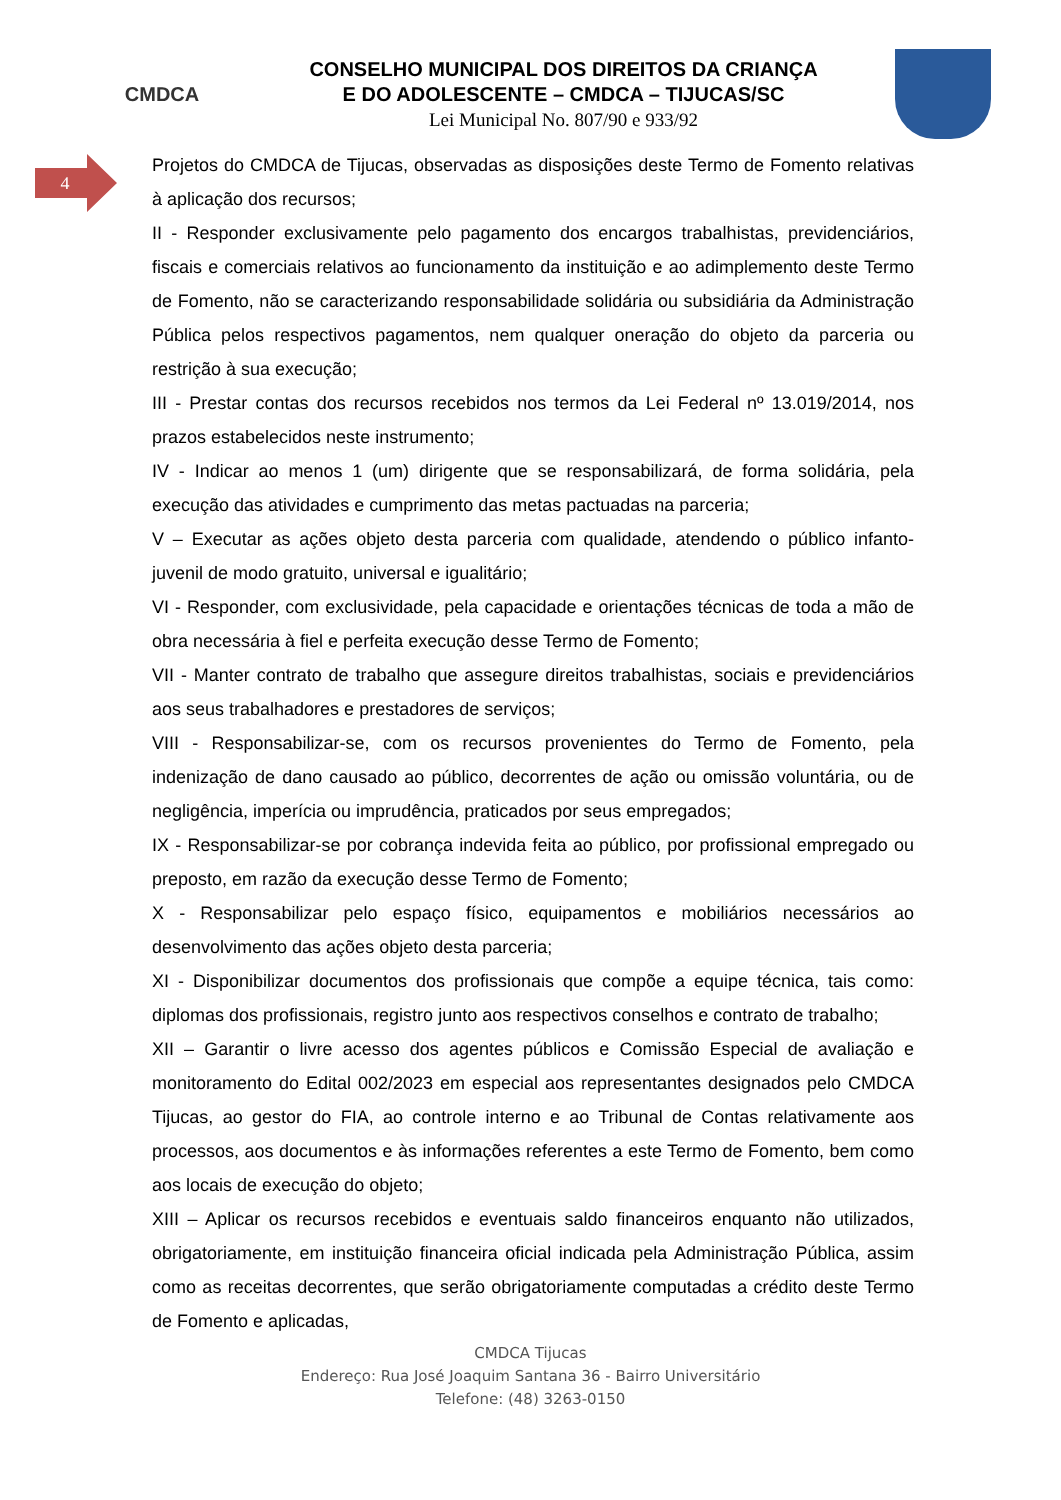4
CMDCA
CONSELHO MUNICIPAL DOS DIREITOS DA CRIANÇA
E DO ADOLESCENTE – CMDCA – TIJUCAS/SC
Lei Municipal No. 807/90 e 933/92
Projetos do CMDCA de Tijucas, observadas as disposições deste Termo de Fomento relativas à aplicação dos recursos;
II - Responder exclusivamente pelo pagamento dos encargos trabalhistas, previdenciários, fiscais e comerciais relativos ao funcionamento da instituição e ao adimplemento deste Termo de Fomento, não se caracterizando responsabilidade solidária ou subsidiária da Administração Pública pelos respectivos pagamentos, nem qualquer oneração do objeto da parceria ou restrição à sua execução;
III - Prestar contas dos recursos recebidos nos termos da Lei Federal nº 13.019/2014, nos prazos estabelecidos neste instrumento;
IV - Indicar ao menos 1 (um) dirigente que se responsabilizará, de forma solidária, pela execução das atividades e cumprimento das metas pactuadas na parceria;
V – Executar as ações objeto desta parceria com qualidade, atendendo o público infanto-juvenil de modo gratuito, universal e igualitário;
VI - Responder, com exclusividade, pela capacidade e orientações técnicas de toda a mão de obra necessária à fiel e perfeita execução desse Termo de Fomento;
VII - Manter contrato de trabalho que assegure direitos trabalhistas, sociais e previdenciários aos seus trabalhadores e prestadores de serviços;
VIII - Responsabilizar-se, com os recursos provenientes do Termo de Fomento, pela indenização de dano causado ao público, decorrentes de ação ou omissão voluntária, ou de negligência, imperícia ou imprudência, praticados por seus empregados;
IX - Responsabilizar-se por cobrança indevida feita ao público, por profissional empregado ou preposto, em razão da execução desse Termo de Fomento;
X - Responsabilizar pelo espaço físico, equipamentos e mobiliários necessários ao desenvolvimento das ações objeto desta parceria;
XI - Disponibilizar documentos dos profissionais que compõe a equipe técnica, tais como: diplomas dos profissionais, registro junto aos respectivos conselhos e contrato de trabalho;
XII – Garantir o livre acesso dos agentes públicos e Comissão Especial de avaliação e monitoramento do Edital 002/2023 em especial aos representantes designados pelo CMDCA Tijucas, ao gestor do FIA, ao controle interno e ao Tribunal de Contas relativamente aos processos, aos documentos e às informações referentes a este Termo de Fomento, bem como aos locais de execução do objeto;
XIII – Aplicar os recursos recebidos e eventuais saldo financeiros enquanto não utilizados, obrigatoriamente, em instituição financeira oficial indicada pela Administração Pública, assim como as receitas decorrentes, que serão obrigatoriamente computadas a crédito deste Termo de Fomento e aplicadas,
CMDCA Tijucas
Endereço: Rua José Joaquim Santana 36 - Bairro Universitário
Telefone: (48) 3263-0150